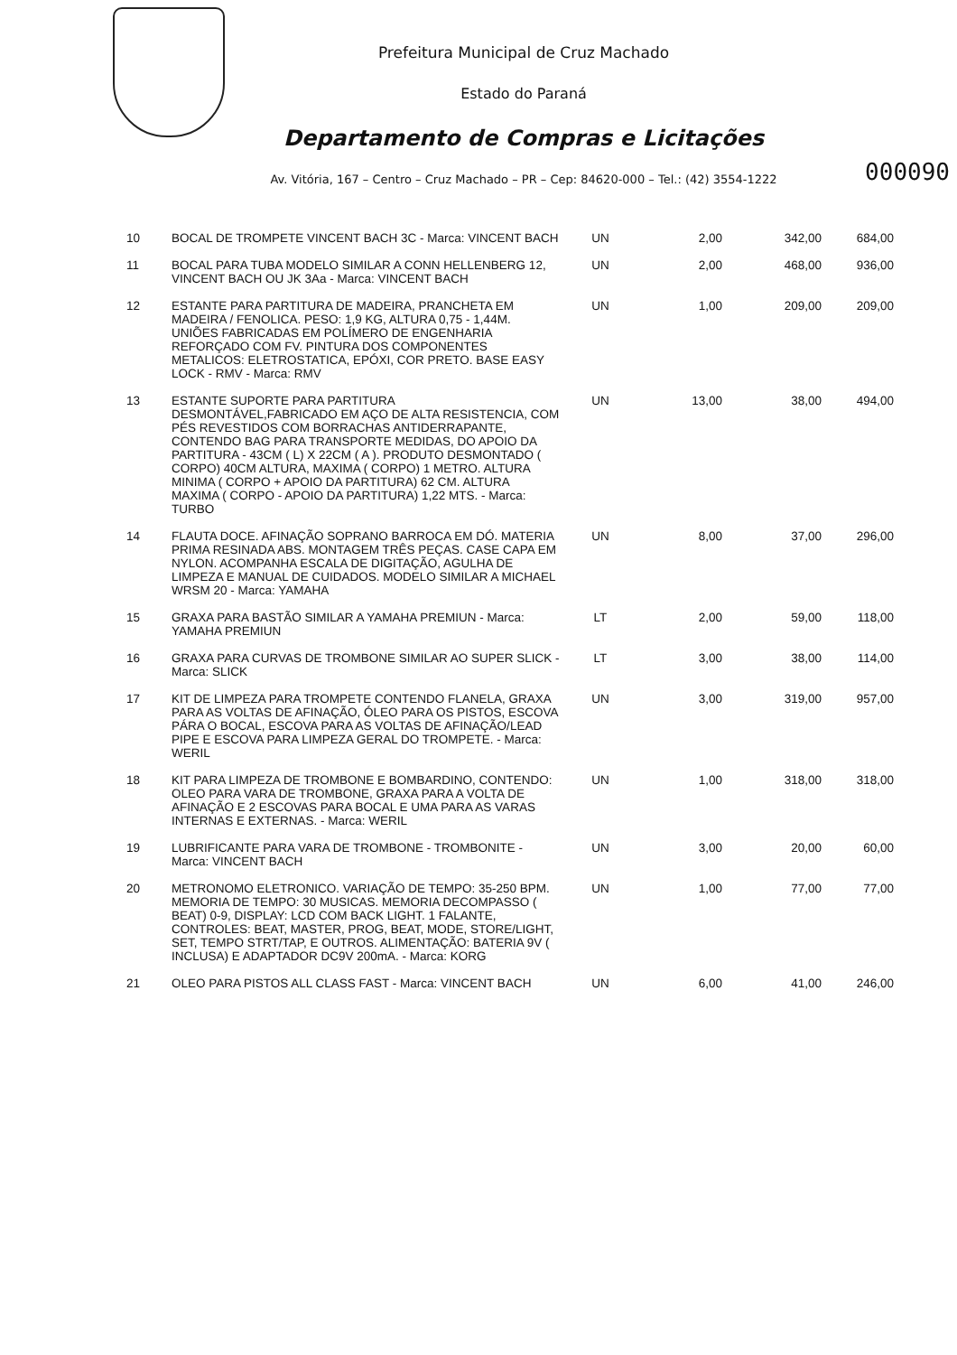Prefeitura Municipal de Cruz Machado
Estado do Paraná
Departamento de Compras e Licitações
Av. Vitória, 167 – Centro – Cruz Machado – PR – Cep: 84620-000 – Tel.: (42) 3554-1222
000090
| 10 | BOCAL DE TROMPETE VINCENT BACH 3C - Marca: VINCENT BACH | UN | 2,00 | 342,00 | 684,00 |
| 11 | BOCAL PARA TUBA MODELO SIMILAR A CONN HELLENBERG 12, VINCENT BACH OU JK 3Aa - Marca: VINCENT BACH | UN | 2,00 | 468,00 | 936,00 |
| 12 | ESTANTE PARA PARTITURA DE MADEIRA, PRANCHETA EM MADEIRA / FENOLICA. PESO: 1,9 KG, ALTURA 0,75 - 1,44M. UNIÕES FABRICADAS EM POLÍMERO DE ENGENHARIA REFORÇADO COM FV. PINTURA DOS COMPONENTES METALICOS: ELETROSTATICA, EPÓXI, COR PRETO. BASE EASY LOCK - RMV - Marca: RMV | UN | 1,00 | 209,00 | 209,00 |
| 13 | ESTANTE SUPORTE PARA PARTITURA DESMONTÁVEL,FABRICADO EM AÇO DE ALTA RESISTENCIA, COM PÉS REVESTIDOS COM BORRACHAS ANTIDERRAPANTE, CONTENDO BAG PARA TRANSPORTE MEDIDAS, DO APOIO DA PARTITURA - 43CM ( L) X 22CM ( A ). PRODUTO DESMONTADO ( CORPO) 40CM ALTURA, MAXIMA ( CORPO) 1 METRO. ALTURA MINIMA ( CORPO + APOIO DA PARTITURA) 62 CM. ALTURA MAXIMA ( CORPO - APOIO DA PARTITURA) 1,22 MTS. - Marca: TURBO | UN | 13,00 | 38,00 | 494,00 |
| 14 | FLAUTA DOCE. AFINAÇÃO SOPRANO BARROCA EM DÓ. MATERIA PRIMA RESINADA ABS. MONTAGEM TRÊS PEÇAS. CASE CAPA EM NYLON. ACOMPANHA ESCALA DE DIGITAÇÃO, AGULHA DE LIMPEZA E MANUAL DE CUIDADOS. MODELO SIMILAR A MICHAEL WRSM 20 - Marca: YAMAHA | UN | 8,00 | 37,00 | 296,00 |
| 15 | GRAXA PARA BASTÃO SIMILAR A YAMAHA PREMIUN - Marca: YAMAHA PREMIUN | LT | 2,00 | 59,00 | 118,00 |
| 16 | GRAXA PARA CURVAS DE TROMBONE SIMILAR AO SUPER SLICK - Marca: SLICK | LT | 3,00 | 38,00 | 114,00 |
| 17 | KIT DE LIMPEZA PARA TROMPETE CONTENDO FLANELA, GRAXA PARA AS VOLTAS DE AFINAÇÃO, ÓLEO PARA OS PISTOS, ESCOVA PÁRA O BOCAL, ESCOVA PARA AS VOLTAS DE AFINAÇÃO/LEAD PIPE E ESCOVA PARA LIMPEZA GERAL DO TROMPETE. - Marca: WERIL | UN | 3,00 | 319,00 | 957,00 |
| 18 | KIT PARA LIMPEZA DE TROMBONE E BOMBARDINO, CONTENDO: OLEO PARA VARA DE TROMBONE, GRAXA PARA A VOLTA DE AFINAÇÃO E 2 ESCOVAS PARA BOCAL E UMA PARA AS VARAS INTERNAS E EXTERNAS. - Marca: WERIL | UN | 1,00 | 318,00 | 318,00 |
| 19 | LUBRIFICANTE PARA VARA DE TROMBONE - TROMBONITE - Marca: VINCENT BACH | UN | 3,00 | 20,00 | 60,00 |
| 20 | METRONOMO ELETRONICO. VARIAÇÃO DE TEMPO: 35-250 BPM. MEMORIA DE TEMPO: 30 MUSICAS. MEMORIA DECOMPASSO ( BEAT) 0-9, DISPLAY: LCD COM BACK LIGHT. 1 FALANTE, CONTROLES: BEAT, MASTER, PROG, BEAT, MODE, STORE/LIGHT, SET, TEMPO STRT/TAP, E OUTROS. ALIMENTAÇÃO: BATERIA 9V ( INCLUSA) E ADAPTADOR DC9V 200mA. - Marca: KORG | UN | 1,00 | 77,00 | 77,00 |
| 21 | OLEO PARA PISTOS ALL CLASS FAST - Marca: VINCENT BACH | UN | 6,00 | 41,00 | 246,00 |